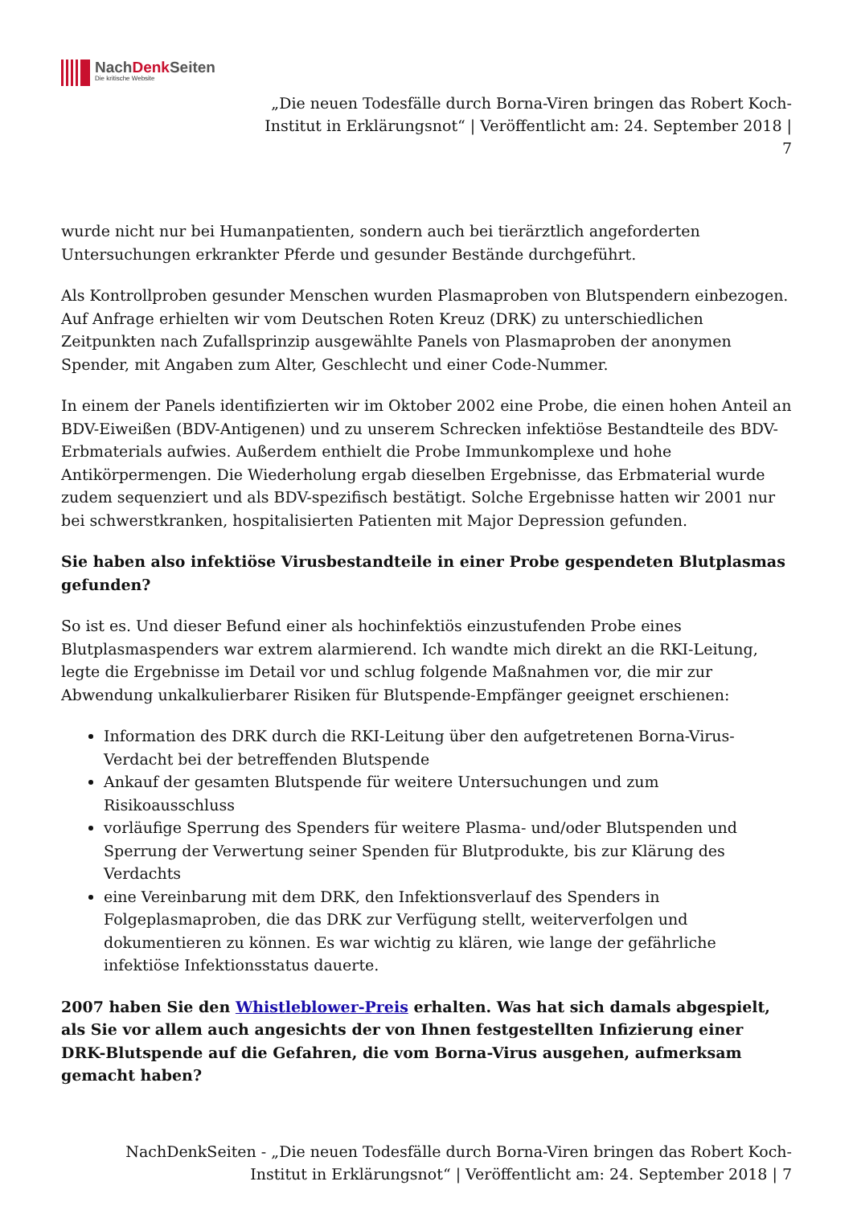NachDenk Seiten
Die kritische Website
„Die neuen Todesfälle durch Borna-Viren bringen das Robert Koch-Institut in Erklärungsnot“ | Veröffentlicht am: 24. September 2018 | 7
wurde nicht nur bei Humanpatienten, sondern auch bei tierärztlich angeforderten Untersuchungen erkrankter Pferde und gesunder Bestände durchgeführt.
Als Kontrollproben gesunder Menschen wurden Plasmaproben von Blutspendern einbezogen. Auf Anfrage erhielten wir vom Deutschen Roten Kreuz (DRK) zu unterschiedlichen Zeitpunkten nach Zufallsprinzip ausgewählte Panels von Plasmaproben der anonymen Spender, mit Angaben zum Alter, Geschlecht und einer Code-Nummer.
In einem der Panels identifizierten wir im Oktober 2002 eine Probe, die einen hohen Anteil an BDV-Eiweißen (BDV-Antigenen) und zu unserem Schrecken infektiöse Bestandteile des BDV-Erbmaterials aufwies. Außerdem enthielt die Probe Immunkomplexe und hohe Antikörpermengen. Die Wiederholung ergab dieselben Ergebnisse, das Erbmaterial wurde zudem sequenziert und als BDV-spezifisch bestätigt. Solche Ergebnisse hatten wir 2001 nur bei schwerstkranken, hospitalisierten Patienten mit Major Depression gefunden.
Sie haben also infektiöse Virusbestandteile in einer Probe gespendeten Blutplasmas gefunden?
So ist es. Und dieser Befund einer als hochinfektiös einzustufenden Probe eines Blutplasmaspenders war extrem alarmierend. Ich wandte mich direkt an die RKI-Leitung, legte die Ergebnisse im Detail vor und schlug folgende Maßnahmen vor, die mir zur Abwendung unkalkulierbarer Risiken für Blutspende-Empfänger geeignet erschienen:
Information des DRK durch die RKI-Leitung über den aufgetretenen Borna-Virus-Verdacht bei der betreffenden Blutspende
Ankauf der gesamten Blutspende für weitere Untersuchungen und zum Risikoausschluss
vorläufige Sperrung des Spenders für weitere Plasma- und/oder Blutspenden und Sperrung der Verwertung seiner Spenden für Blutprodukte, bis zur Klärung des Verdachts
eine Vereinbarung mit dem DRK, den Infektionsverlauf des Spenders in Folgeplasmaproben, die das DRK zur Verfügung stellt, weiterverfolgen und dokumentieren zu können. Es war wichtig zu klären, wie lange der gefährliche infektiöse Infektionsstatus dauerte.
2007 haben Sie den Whistleblower-Preis erhalten. Was hat sich damals abgespielt, als Sie vor allem auch angesichts der von Ihnen festgestellten Infizierung einer DRK-Blutspende auf die Gefahren, die vom Borna-Virus ausgehen, aufmerksam gemacht haben?
NachDenkSeiten - „Die neuen Todesfälle durch Borna-Viren bringen das Robert Koch-Institut in Erklärungsnot“ | Veröffentlicht am: 24. September 2018 | 7